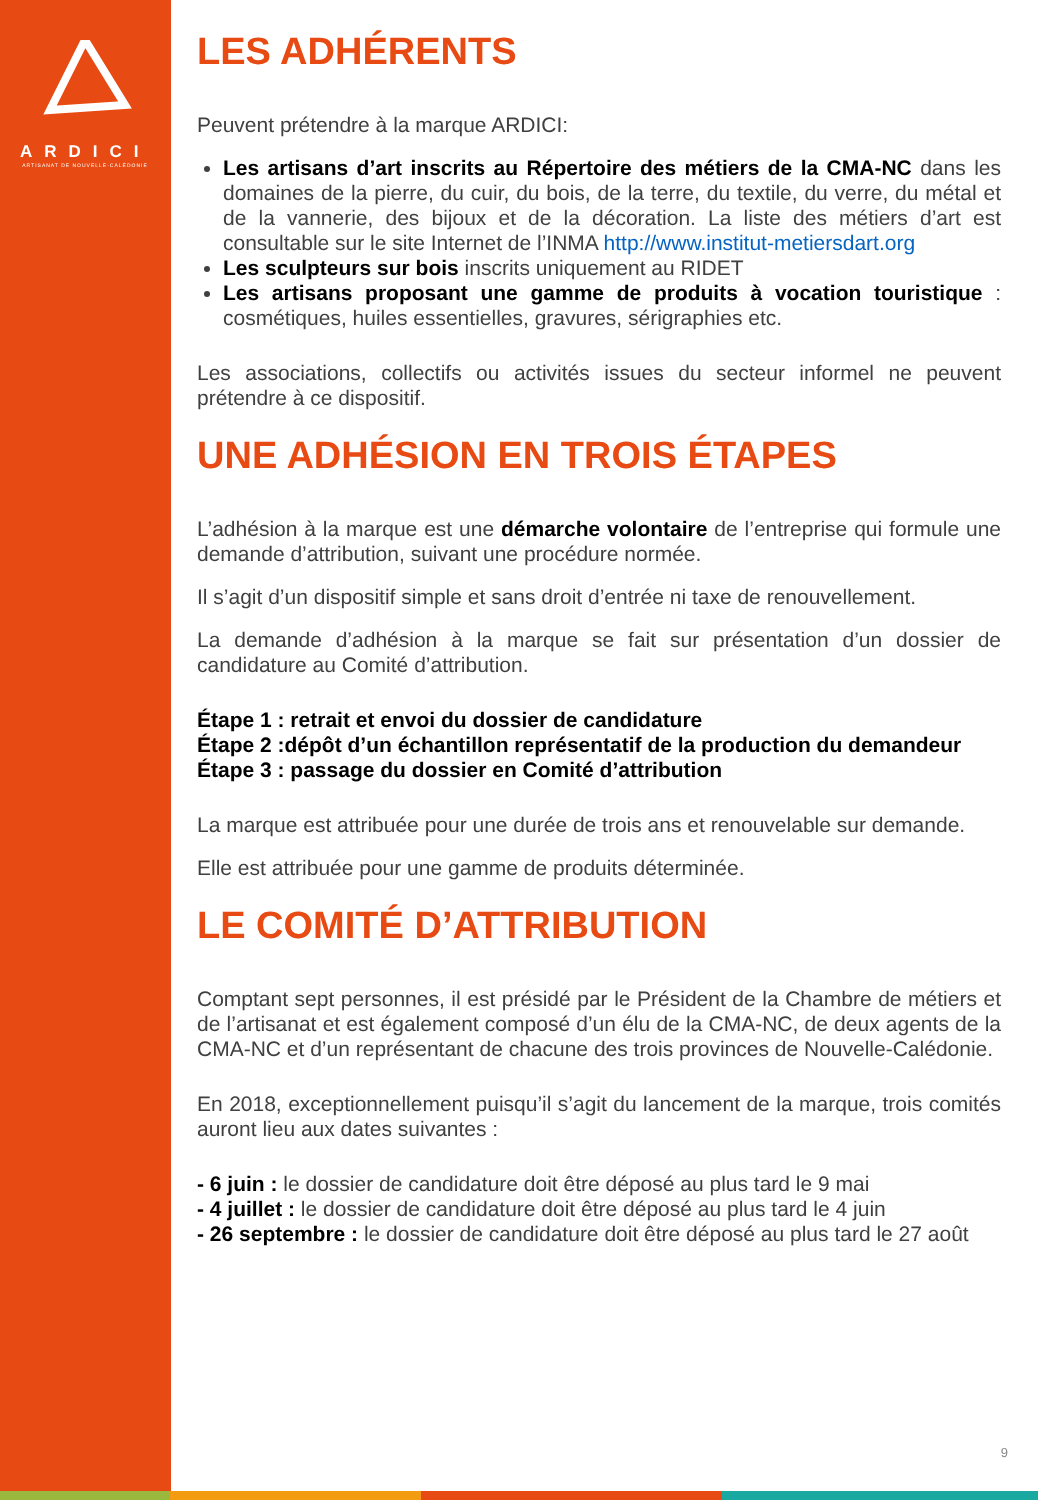ARDICI
ARTISANAT DE NOUVELLE-CALÉDONIE
LES ADHÉRENTS
Peuvent prétendre à la marque ARDICI:
Les artisans d’art inscrits au Répertoire des métiers de la CMA-NC dans les domaines de la pierre, du cuir, du bois, de la terre, du textile, du verre, du métal et de la vannerie, des bijoux et de la décoration. La liste des métiers d’art est consultable sur le site Internet de l’INMA http://www.institut-metiersdart.org
Les sculpteurs sur bois inscrits uniquement au RIDET
Les artisans proposant une gamme de produits à vocation touristique : cosmétiques, huiles essentielles, gravures, sérigraphies etc.
Les associations, collectifs ou activités issues du secteur informel ne peuvent prétendre à ce dispositif.
UNE ADHÉSION EN TROIS ÉTAPES
L’adhésion à la marque est une démarche volontaire de l’entreprise qui formule une demande d’attribution, suivant une procédure normée.
Il s’agit d’un dispositif simple et sans droit d’entrée ni taxe de renouvellement.
La demande d’adhésion à la marque se fait sur présentation d’un dossier de candidature au Comité d’attribution.
Étape 1 : retrait et envoi du dossier de candidature
Étape 2 :dépôt d’un échantillon représentatif de la production du demandeur
Étape 3 : passage du dossier en Comité d’attribution
La marque est attribuée pour une durée de trois ans et renouvelable sur demande.
Elle est attribuée pour une gamme de produits déterminée.
LE COMITÉ D’ATTRIBUTION
Comptant sept personnes, il est présidé par le Président de la Chambre de métiers et de l’artisanat et est également composé d’un élu de la CMA-NC, de deux agents de la CMA-NC et d’un représentant de chacune des trois provinces de Nouvelle-Calédonie.
En 2018, exceptionnellement puisqu’il s’agit du lancement de la marque, trois comités auront lieu aux dates suivantes :
- 6 juin : le dossier de candidature doit être déposé au plus tard le 9 mai
- 4 juillet : le dossier de candidature doit être déposé au plus tard le 4 juin
- 26 septembre : le dossier de candidature doit être déposé au plus tard le 27 août
9